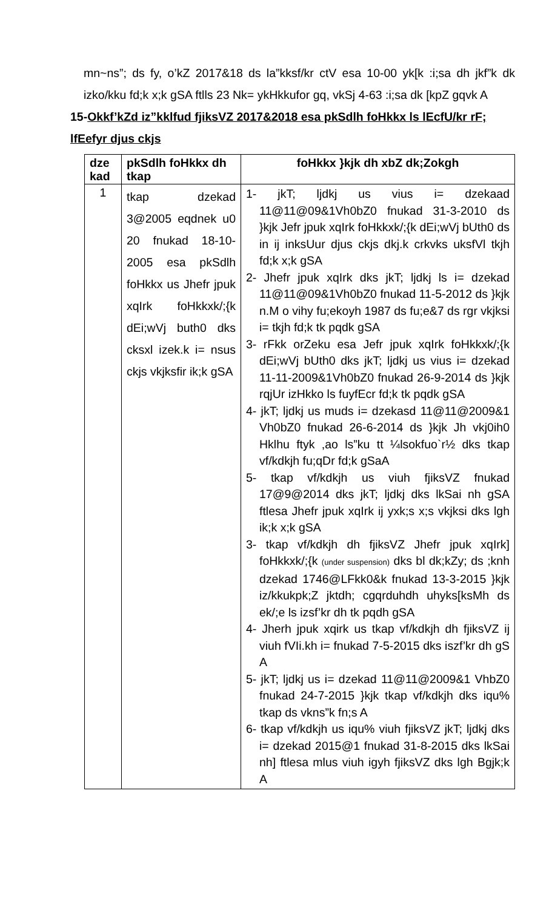mn~ns”; ds fy, o’kZ 2017&18 ds la”kksf/kr ctV esa 10-00 yk[k :i;sa dh jkf”k dk izko/kku fd;k x;k gSA ftlls 23 Nk= ykHkkufor gq, vkSj 4-63 :i;sa dk [kpZ gqvk A
15-Okkf’kZd iz”kklfud fjiksVZ 2017&2018 esa pkSdlh foHkkx ls lEcfU/kr rF; lfEefyr djus ckjs
| dze kad | pkSdlh foHkkx dh tkap | foHkkx }kjk dh xbZ dk;Zokgh |
| --- | --- | --- |
| 1 | tkap dzekad 3@2005 eqdnek u0 20 fnukad 18-10-2005 esa pkSdlh foHkkx us Jhefr jpuk xqIrk foHkkxk/;{k dEi;wVj buth0 dks cksxl izek.k i= nsus ckjs vkjksfir ik;k gSA | 1- jkT; ljdkj us vius i= dzekaad 11@11@09&1Vh0bZ0 fnukad 31-3-2010 ds }kjk Jefr jpuk xqIrk foHkkxk/;{k dEi;wVj bUth0 ds in ij inksUur djus ckjs dkj.k crkvks uksfVl tkjh fd;k x;k gSA 2- Jhefr jpuk xqIrk dks jkT; ljdkj ls i= dzekad 11@11@09&1Vh0bZ0 fnukad 11-5-2012 ds }kjk n.M o vihy fu;ekoyh 1987 ds fu;e&7 ds rgr vkjksi i= tkjh fd;k tk pqdk gSA 3- rFkk orZeku esa Jefr jpuk xqIrk foHkkxk/;{k dEi;wVj bUth0 dks jkT; ljdkj us vius i= dzekad 11-11-2009&1Vh0bZ0 fnukad 26-9-2014 ds }kjk rqjUr izHkko ls fuyfEcr fd;k tk pqdk gSA 4- jkT; ljdkj us muds i= dzekasd 11@11@2009&1 Vh0bZ0 fnukad 26-6-2014 ds }kjk Jh vkj0ih0 Hklhu ftyk ,ao ls”ku tt ¼lsokfuo`r½ dks tkap vf/kdkjh fu;qDr fd;k gSaA 5- tkap vf/kdkjh us viuh fjiksVZ fnukad 17@9@2014 dks jkT; ljdkj dks lkSai nh gSA ftlesa Jhefr jpuk xqIrk ij yxk;s x;s vkjksi dks lgh ik;k x;k gSA 3- tkap vf/kdkjh dh fjiksVZ Jhefr jpuk xqIrk] foHkkxk/;{k (under suspension) dks bl dk;kZy; ds ;knh dzekad 1746@LFkk0&k fnukad 13-3-2015 }kjk iz/kkukpk;Z jktdh; cgqrduhdh uhyks[ksMh ds ek/;e ls izsf’kr dh tk pqdh gSA 4- Jherh jpuk xqirk us tkap vf/kdkjh dh fjiksVZ ij viuh fVIi.kh i= fnukad 7-5-2015 dks iszf’kr dh gS A 5- jkT; ljdkj us i= dzekad 11@11@2009&1 VhbZ0 fnukad 24-7-2015 }kjk tkap vf/kdkjh dks iqu% tkap ds vkns”k fn;s A 6- tkap vf/kdkjh us iqu% viuh fjiksVZ jkT; ljdkj dks i= dzekad 2015@1 fnukad 31-8-2015 dks lkSai nh] ftlesa mlus viuh igyh fjiksVZ dks lgh Bgjk;k A |